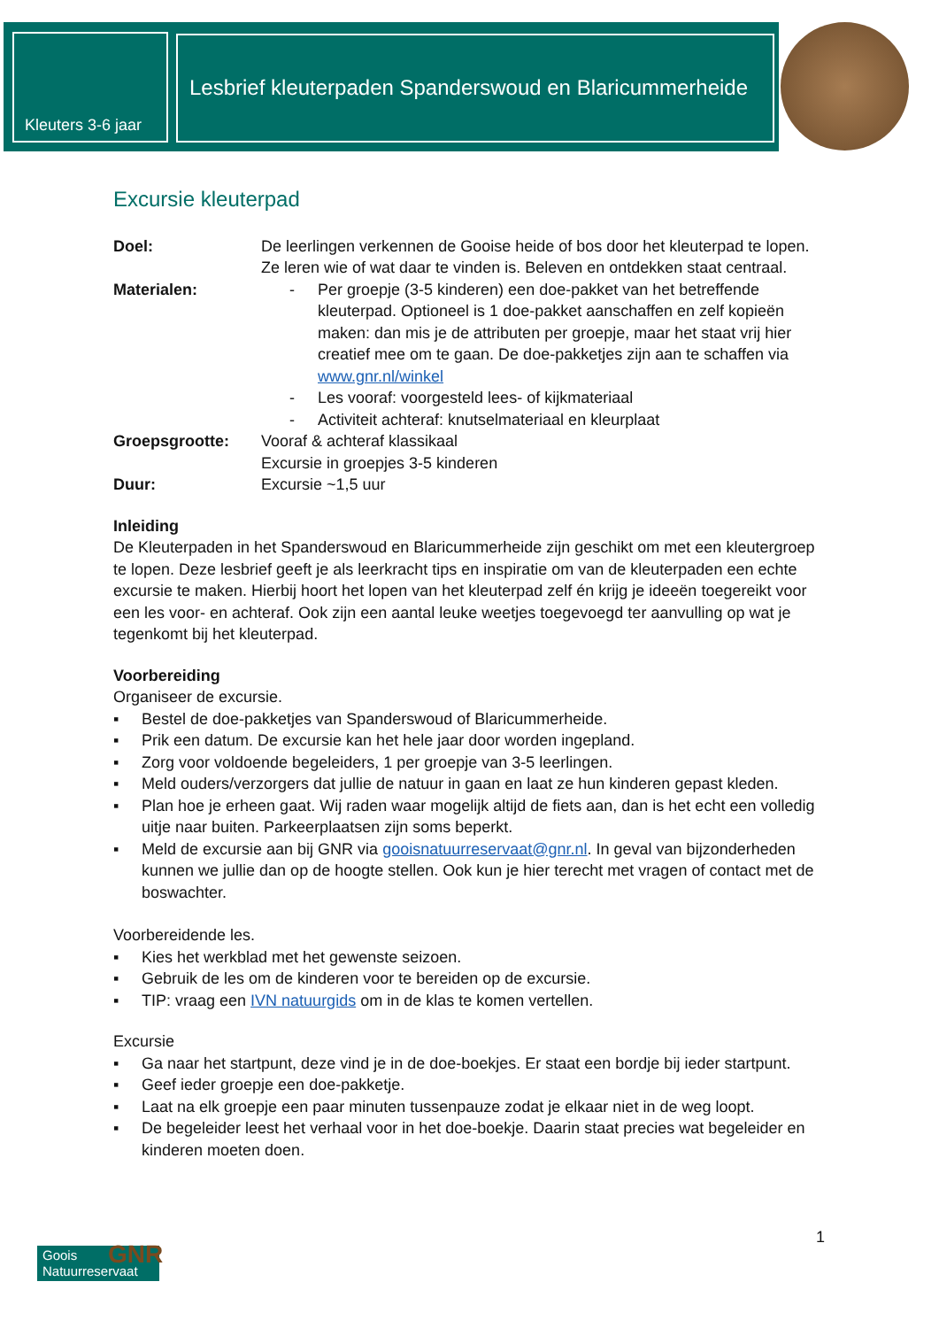Kleuters 3-6 jaar
Lesbrief kleuterpaden Spanderswoud en Blaricummerheide
Excursie kleuterpad
Doel: De leerlingen verkennen de Gooise heide of bos door het kleuterpad te lopen. Ze leren wie of wat daar te vinden is. Beleven en ontdekken staat centraal.
Materialen:
- Per groepje (3-5 kinderen) een doe-pakket van het betreffende kleuterpad. Optioneel is 1 doe-pakket aanschaffen en zelf kopieën maken: dan mis je de attributen per groepje, maar het staat vrij hier creatief mee om te gaan. De doe-pakketjes zijn aan te schaffen via www.gnr.nl/winkel
- Les vooraf: voorgesteld lees- of kijkmateriaal
- Activiteit achteraf: knutselmateriaal en kleurplaat
Groepsgrootte: Vooraf & achteraf klassikaal
Excursie in groepjes 3-5 kinderen
Duur: Excursie ~1,5 uur
Inleiding
De Kleuterpaden in het Spanderswoud en Blaricummerheide zijn geschikt om met een kleutergroep te lopen. Deze lesbrief geeft je als leerkracht tips en inspiratie om van de kleuterpaden een echte excursie te maken. Hierbij hoort het lopen van het kleuterpad zelf én krijg je ideeën toegereikt voor een les voor- en achteraf. Ook zijn een aantal leuke weetjes toegevoegd ter aanvulling op wat je tegenkomt bij het kleuterpad.
Voorbereiding
Organiseer de excursie.
▪ Bestel de doe-pakketjes van Spanderswoud of Blaricummerheide.
▪ Prik een datum. De excursie kan het hele jaar door worden ingepland.
▪ Zorg voor voldoende begeleiders, 1 per groepje van 3-5 leerlingen.
▪ Meld ouders/verzorgers dat jullie de natuur in gaan en laat ze hun kinderen gepast kleden.
▪ Plan hoe je erheen gaat. Wij raden waar mogelijk altijd de fiets aan, dan is het echt een volledig uitje naar buiten. Parkeerplaatsen zijn soms beperkt.
▪ Meld de excursie aan bij GNR via gooisnatuurreservaat@gnr.nl. In geval van bijzonderheden kunnen we jullie dan op de hoogte stellen. Ook kun je hier terecht met vragen of contact met de boswachter.
Voorbereidende les.
▪ Kies het werkblad met het gewenste seizoen.
▪ Gebruik de les om de kinderen voor te bereiden op de excursie.
▪ TIP: vraag een IVN natuurgids om in de klas te komen vertellen.
Excursie
▪ Ga naar het startpunt, deze vind je in de doe-boekjes. Er staat een bordje bij ieder startpunt.
▪ Geef ieder groepje een doe-pakketje.
▪ Laat na elk groepje een paar minuten tussenpauze zodat je elkaar niet in de weg loopt.
▪ De begeleider leest het verhaal voor in het doe-boekje. Daarin staat precies wat begeleider en kinderen moeten doen.
GNR
Goois
Natuurreservaat
1